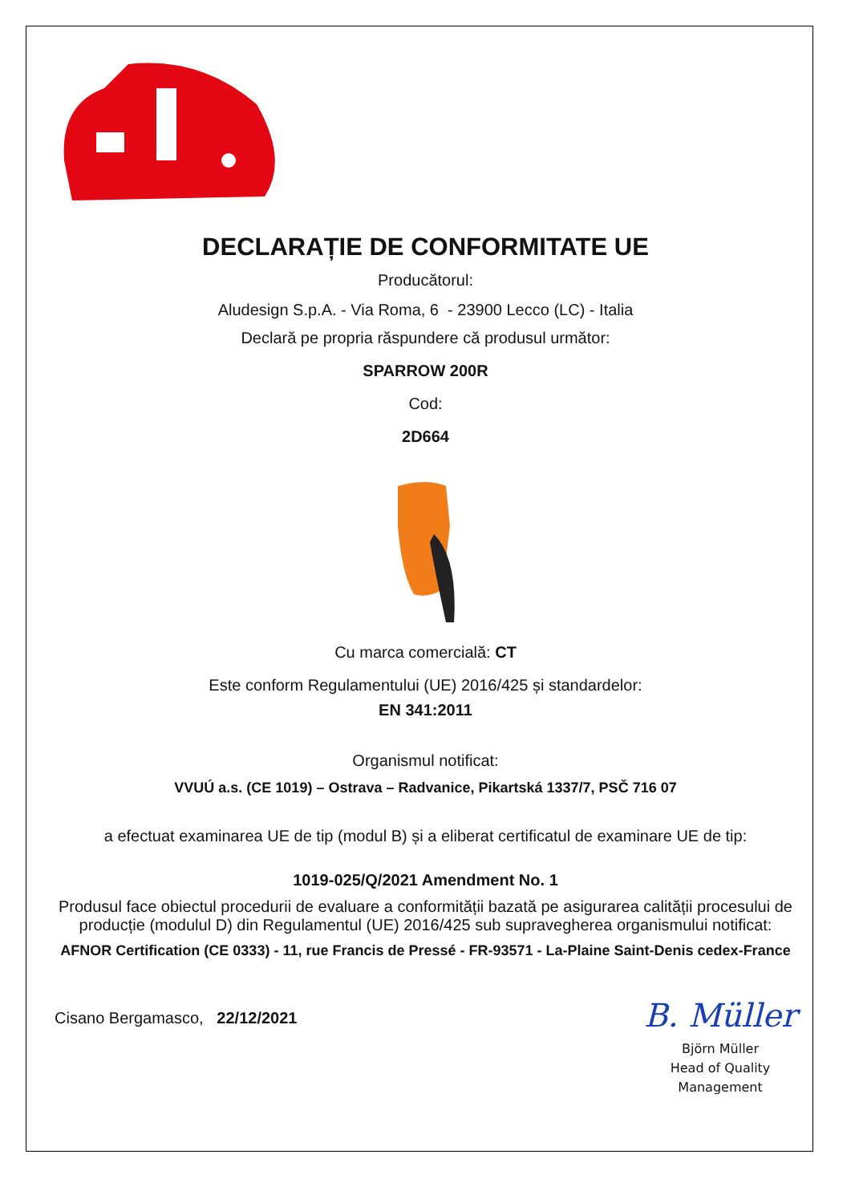DECLARAȚIE DE CONFORMITATE UE
Producătorul:
Aludesign S.p.A. - Via Roma, 6 - 23900 Lecco (LC) - Italia
Declară pe propria răspundere că produsul următor:
SPARROW 200R
Cod:
2D664
Cu marca comercială: CT
Este conform Regulamentului (UE) 2016/425 și standardelor:
EN 341:2011
Organismul notificat:
VVUÚ a.s. (CE 1019) – Ostrava – Radvanice, Pikartská 1337/7, PSČ 716 07
a efectuat examinarea UE de tip (modul B) și a eliberat certificatul de examinare UE de tip:
1019-025/Q/2021 Amendment No. 1
Produsul face obiectul procedurii de evaluare a conformității bazată pe asigurarea calității procesului de producție (modulul D) din Regulamentul (UE) 2016/425 sub supravegherea organismului notificat:
AFNOR Certification (CE 0333) - 11, rue Francis de Pressé - FR-93571 - La-Plaine Saint-Denis cedex-France
Cisano Bergamasco, 22/12/2021
B. Müller
Björn Müller
Head of Quality
Management